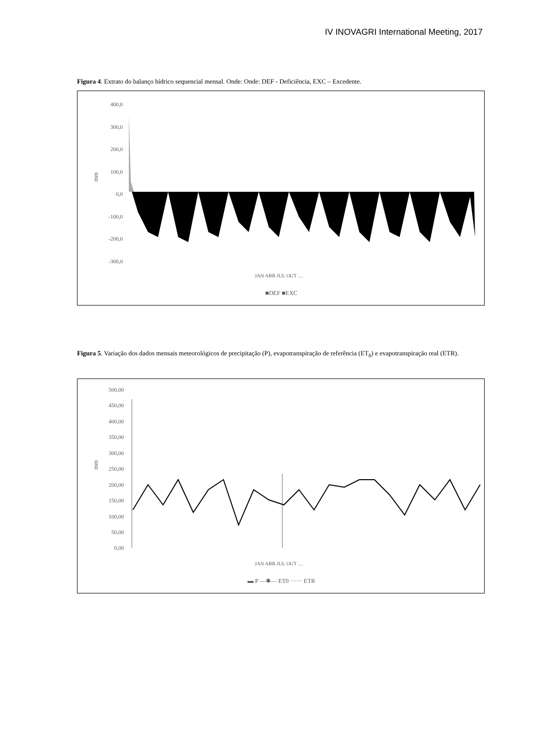IV INOVAGRI International Meeting, 2017
Figura 4. Extrato do balanço hídrico sequencial mensal. Onde: Onde: DEF - Deficiência, EXC – Excedente.
400,0
300,0
200,0
100,0
0,0
-100,0
-200,0
-300,0
mm
■DEF ■EXC
JAN ABR JUL OUT …
Figura 5. Variação dos dados mensais meteorológicos de precipitação (P), evapotranspiração de referência (ET<sub>0</sub>) e evapotranspiração real (ETR).
500,00
450,00
400,00
350,00
300,00
250,00
200,00
150,00
100,00
50,00
0,00
mm
JAN ABR JUL OUT …
▬ P —✱— ET0 ······ ETR